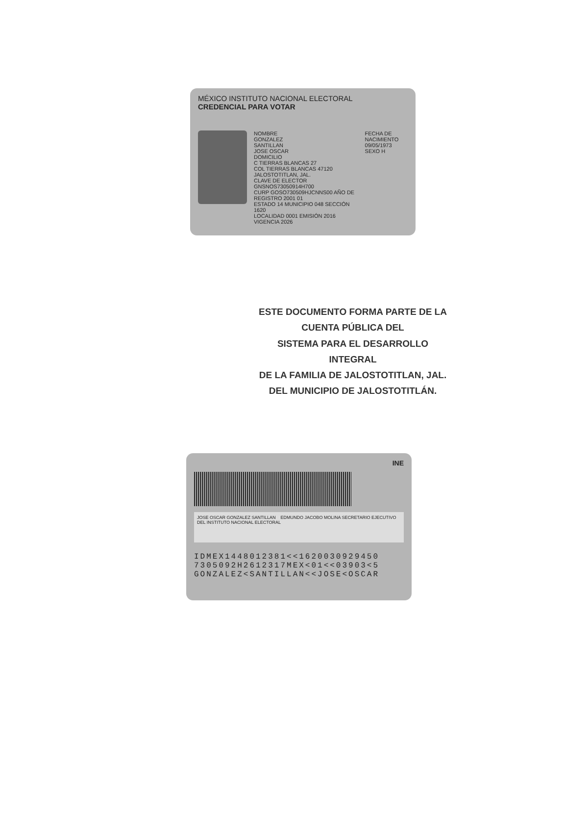MÉXICO INSTITUTO NACIONAL ELECTORAL
CREDENCIAL PARA VOTAR
NOMBRE
GONZALEZ
SANTILLAN
JOSE OSCAR
DOMICILIO
C TIERRAS BLANCAS 27
COL TIERRAS BLANCAS 47120
JALOSTOTITLAN, JAL.
CLAVE DE ELECTOR GNSNOS73050914H700
CURP GOSO730509HJCNNS00 AÑO DE REGISTRO 2001 01
ESTADO 14 MUNICIPIO 048 SECCIÓN 1620
LOCALIDAD 0001 EMISIÓN 2016 VIGENCIA 2026
FECHA DE NACIMIENTO
09/05/1973
SEXO H
ESTE DOCUMENTO FORMA PARTE DE LA CUENTA PÚBLICA DEL
SISTEMA PARA EL DESARROLLO INTEGRAL
DE LA FAMILIA DE JALOSTOTITLAN, JAL.
DEL MUNICIPIO DE JALOSTOTITLÁN.
INE
JOSE OSCAR GONZALEZ SANTILLAN EDMUNDO JACOBO MOLINA SECRETARIO EJECUTIVO DEL INSTITUTO NACIONAL ELECTORAL
IDMEX1448012381<<1620030929450
7305092H2612317MEX<01<<03903<5
GONZALEZ<SANTILLAN<<JOSE<OSCAR